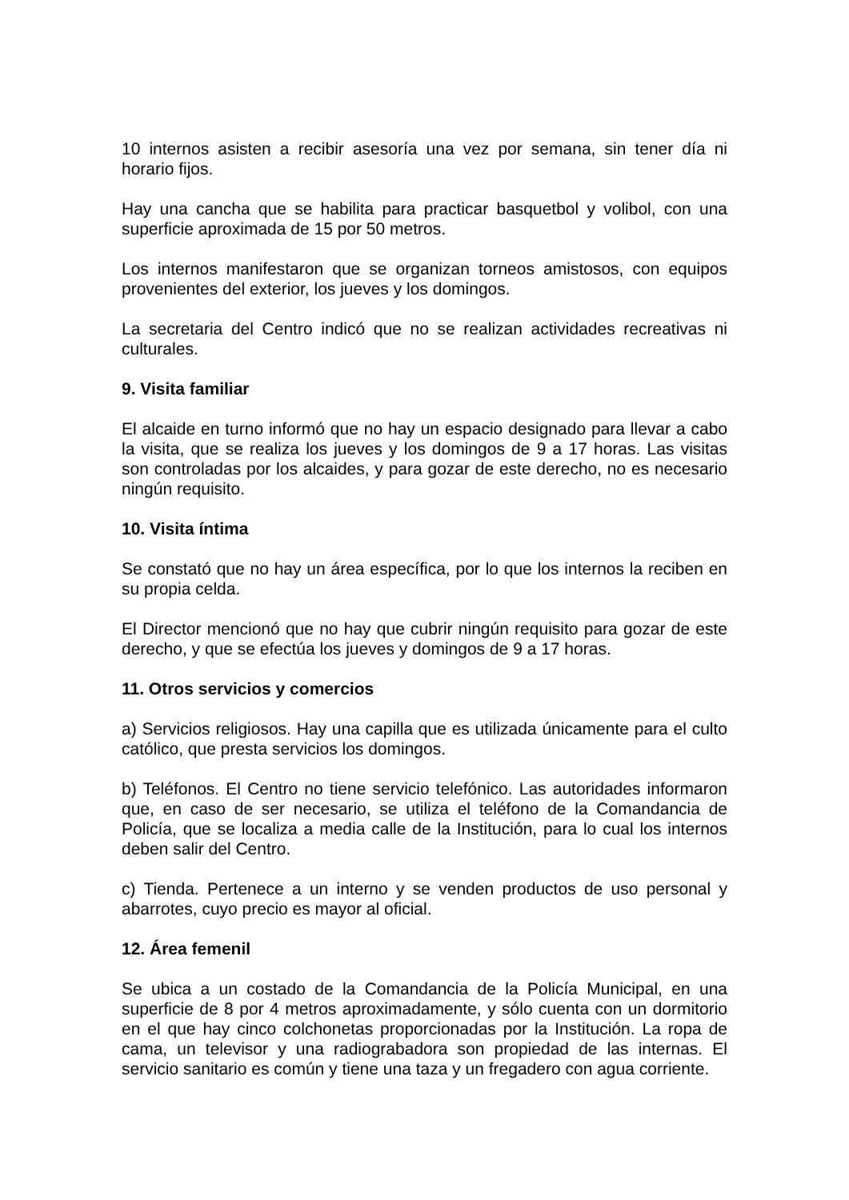10 internos asisten a recibir asesoría una vez por semana, sin tener día ni horario fijos.
Hay una cancha que se habilita para practicar basquetbol y volibol, con una superficie aproximada de 15 por 50 metros.
Los internos manifestaron que se organizan torneos amistosos, con equipos provenientes del exterior, los jueves y los domingos.
La secretaria del Centro indicó que no se realizan actividades recreativas ni culturales.
9. Visita familiar
El alcaide en turno informó que no hay un espacio designado para llevar a cabo la visita, que se realiza los jueves y los domingos de 9 a 17 horas. Las visitas son controladas por los alcaides, y para gozar de este derecho, no es necesario ningún requisito.
10. Visita íntima
Se constató que no hay un área específica, por lo que los internos la reciben en su propia celda.
El Director mencionó que no hay que cubrir ningún requisito para gozar de este derecho, y que se efectúa los jueves y domingos de 9 a 17 horas.
11. Otros servicios y comercios
a) Servicios religiosos. Hay una capilla que es utilizada únicamente para el culto católico, que presta servicios los domingos.
b) Teléfonos. El Centro no tiene servicio telefónico. Las autoridades informaron que, en caso de ser necesario, se utiliza el teléfono de la Comandancia de Policía, que se localiza a media calle de la Institución, para lo cual los internos deben salir del Centro.
c) Tienda. Pertenece a un interno y se venden productos de uso personal y abarrotes, cuyo precio es mayor al oficial.
12. Área femenil
Se ubica a un costado de la Comandancia de la Policía Municipal, en una superficie de 8 por 4 metros aproximadamente, y sólo cuenta con un dormitorio en el que hay cinco colchonetas proporcionadas por la Institución. La ropa de cama, un televisor y una radiograbadora son propiedad de las internas. El servicio sanitario es común y tiene una taza y un fregadero con agua corriente.